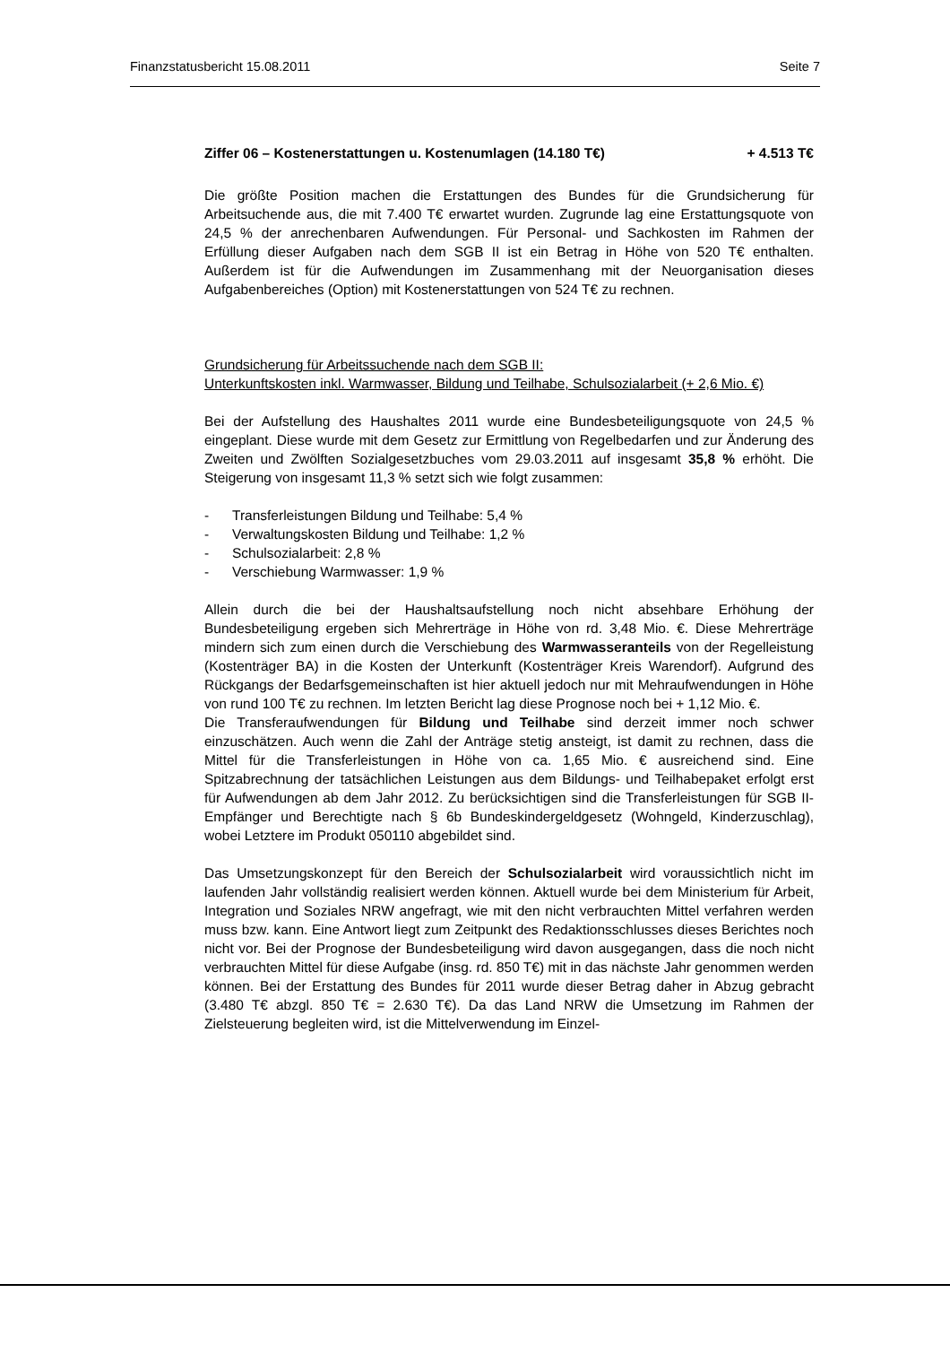Finanzstatusbericht 15.08.2011 Seite 7
Ziffer 06 – Kostenerstattungen u. Kostenumlagen (14.180 T€) + 4.513 T€
Die größte Position machen die Erstattungen des Bundes für die Grundsicherung für Arbeitsuchende aus, die mit 7.400 T€ erwartet wurden. Zugrunde lag eine Erstattungsquote von 24,5 % der anrechenbaren Aufwendungen. Für Personal- und Sachkosten im Rahmen der Erfüllung dieser Aufgaben nach dem SGB II ist ein Betrag in Höhe von 520 T€ enthalten. Außerdem ist für die Aufwendungen im Zusammenhang mit der Neuorganisation dieses Aufgabenbereiches (Option) mit Kostenerstattungen von 524 T€ zu rechnen.
Grundsicherung für Arbeitssuchende nach dem SGB II:
Unterkunftskosten inkl. Warmwasser, Bildung und Teilhabe, Schulsozialarbeit (+ 2,6 Mio. €)
Bei der Aufstellung des Haushaltes 2011 wurde eine Bundesbeteiligungsquote von 24,5 % eingeplant. Diese wurde mit dem Gesetz zur Ermittlung von Regelbedarfen und zur Änderung des Zweiten und Zwölften Sozialgesetzbuches vom 29.03.2011 auf insgesamt 35,8 % erhöht. Die Steigerung von insgesamt 11,3 % setzt sich wie folgt zusammen:
- Transferleistungen Bildung und Teilhabe: 5,4 %
- Verwaltungskosten Bildung und Teilhabe: 1,2 %
- Schulsozialarbeit: 2,8 %
- Verschiebung Warmwasser: 1,9 %
Allein durch die bei der Haushaltsaufstellung noch nicht absehbare Erhöhung der Bundesbeteiligung ergeben sich Mehrerträge in Höhe von rd. 3,48 Mio. €. Diese Mehrerträge mindern sich zum einen durch die Verschiebung des Warmwasseranteils von der Regelleistung (Kostenträger BA) in die Kosten der Unterkunft (Kostenträger Kreis Warendorf). Aufgrund des Rückgangs der Bedarfsgemeinschaften ist hier aktuell jedoch nur mit Mehraufwendungen in Höhe von rund 100 T€ zu rechnen. Im letzten Bericht lag diese Prognose noch bei + 1,12 Mio. €.
Die Transferaufwendungen für Bildung und Teilhabe sind derzeit immer noch schwer einzuschätzen. Auch wenn die Zahl der Anträge stetig ansteigt, ist damit zu rechnen, dass die Mittel für die Transferleistungen in Höhe von ca. 1,65 Mio. € ausreichend sind. Eine Spitzabrechnung der tatsächlichen Leistungen aus dem Bildungs- und Teilhabepaket erfolgt erst für Aufwendungen ab dem Jahr 2012. Zu berücksichtigen sind die Transferleistungen für SGB II-Empfänger und Berechtigte nach § 6b Bundeskindergeldgesetz (Wohngeld, Kinderzuschlag), wobei Letztere im Produkt 050110 abgebildet sind.
Das Umsetzungskonzept für den Bereich der Schulsozialarbeit wird voraussichtlich nicht im laufenden Jahr vollständig realisiert werden können. Aktuell wurde bei dem Ministerium für Arbeit, Integration und Soziales NRW angefragt, wie mit den nicht verbrauchten Mittel verfahren werden muss bzw. kann. Eine Antwort liegt zum Zeitpunkt des Redaktionsschlusses dieses Berichtes noch nicht vor. Bei der Prognose der Bundesbeteiligung wird davon ausgegangen, dass die noch nicht verbrauchten Mittel für diese Aufgabe (insg. rd. 850 T€) mit in das nächste Jahr genommen werden können. Bei der Erstattung des Bundes für 2011 wurde dieser Betrag daher in Abzug gebracht (3.480 T€ abzgl. 850 T€ = 2.630 T€). Da das Land NRW die Umsetzung im Rahmen der Zielsteuerung begleiten wird, ist die Mittelverwendung im Einzel-